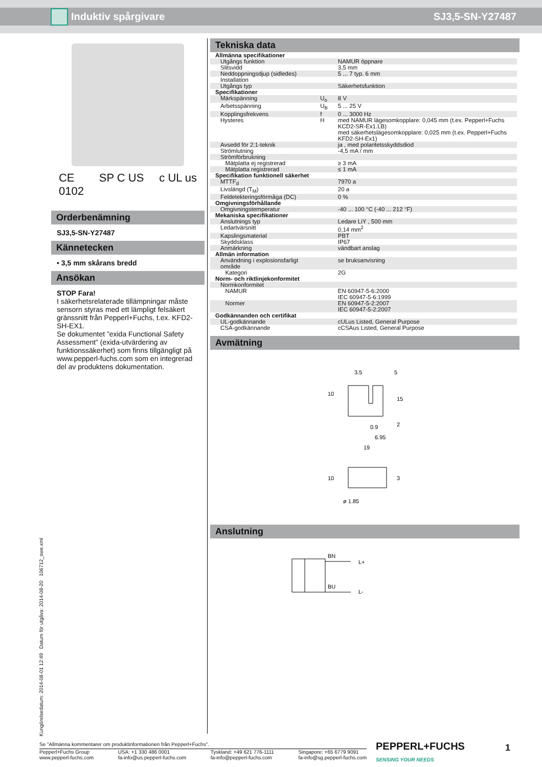Induktiv spårgivare SJ3,5-SN-Y27487
CE
0102 SP C US c UL us
Orderbenämning
SJ3,5-SN-Y27487
Kännetecken
• 3,5 mm skårans bredd
Ansökan
STOP Fara!
I säkerhetsrelaterade tillämpningar måste sensorn styras med ett lämpligt felsäkert gränssnitt från Pepperl+Fuchs, t.ex. KFD2-SH-EX1.
Se dokumentet ”exida Functional Safety Assessment” (exida-utvärdering av funktionssäkerhet) som finns tillgängligt på www.pepperl-fuchs.com som en integrerad del av produktens dokumentation.
Tekniska data
| Allmänna specifikationer | | |
| Utgångs funktion | | NAMUR öppnare |
| Slitsvidd | | 3,5 mm |
| Neddoppningsdjup (sidledes) | | 5 ... 7 typ. 6 mm |
| Installation | | |
| Utgångs typ | | Säkerhetsfunktion |
| Specifikationer | | |
| Märkspänning | U<sub>o</sub> | 8 V |
| Arbetsspänning | U<sub>B</sub> | 5 ... 25 V |
| Kopplingsfrekvens | f | 0 ... 3000 Hz |
| Hysteres | H | med NAMUR lägesomkopplare: 0,045 mm (t.ex. Pepperl+Fuchs KCD2-SR-Ex1.LB) med säkerhetslägesomkopplare: 0,025 mm (t.ex. Pepperl+Fuchs KFD2-SH-Ex1) |
| Avsedd för 2:1-teknik | | ja , med polaritetsskyddsdiod |
| Strömlutning | | -4,5 mA / mm |
| Strömförbrukning | | |
| Mätplatta ej registrerad | | ≥ 3 mA |
| Mätplatta registrerad | | ≤ 1 mA |
| Specifikation funktionell säkerhet | | |
| MTTF<sub>d</sub> | | 7970 a |
| Livslängd (T<sub>M</sub>) | | 20 a |
| Feldetekteringsförmåga (DC) | | 0 % |
| Omgivningsförhållande | | |
| Omgivningstemperatur | | -40 ... 100 °C (-40 ... 212 °F) |
| Mekaniska specifikationer | | |
| Anslutnings typ | | Ledare LiY , 500 mm |
| Ledartvärsnitt | | 0,14 mm<sup>2</sup> |
| Kapslingsmaterial | | PBT |
| Skyddsklass | | IP67 |
| Anmärkning | | vändbart anslag |
| Allmän information | | |
| Användning i explosionsfarligt område | | se bruksanvisning |
| Kategori | | 2G |
| Norm- och riktlinjekonformitet | | |
| Normkonformitet | | |
| NAMUR | | EN 60947-5-6:2000 IEC 60947-5-6:1999 |
| Normer | | EN 60947-5-2:2007 IEC 60947-5-2:2007 |
| Godkännanden och certifikat | | |
| UL-godkännande | | cULus Listed, General Purpose |
| CSA-godkännande | | cCSAus Listed, General Purpose |
Avmätning
3.5
5
0.9
6.95
19
ø 1.85
10
15
2
10
3
Anslutning
BN
L+
BU
L-
Kungörelsedatum: 2014-08-01 12:49 Datum för utgåva: 2014-08-20 106712_swe.xml
Se "Allmänna kommentarer om produktinformationen från Pepperl+Fuchs".
Pepperl+Fuchs Group
www.pepperl-fuchs.com USA: +1 330 486 0001
fa-info@us.pepperl-fuchs.com Tyskland: +49 621 776-1111
fa-info@pepperl-fuchs.com Singapore: +65 6779 9091
fa-info@sg.pepperl-fuchs.com
PEPPERL+FUCHS
SENSING YOUR NEEDS
1